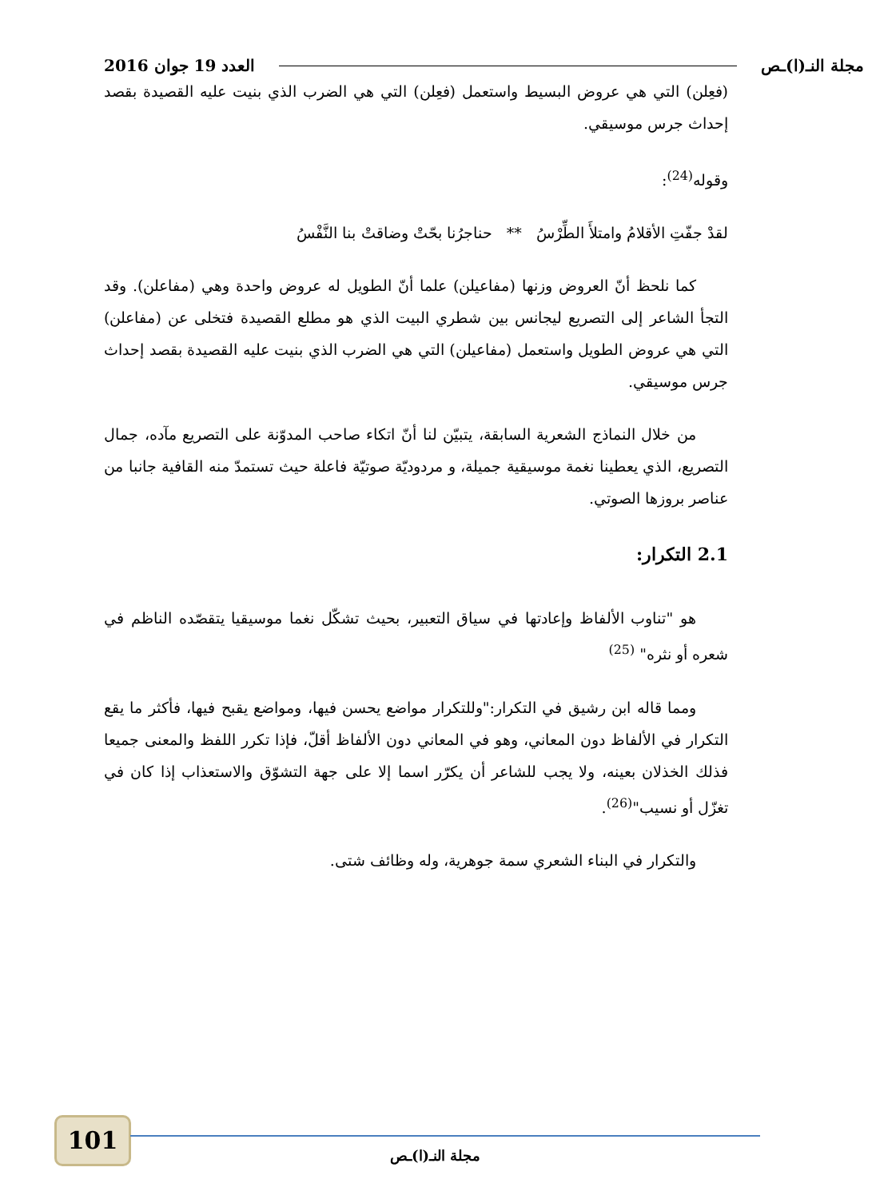مجلة النـ(ا)ـص العدد 19 جوان 2016
(فعِلن) التي هي عروض البسيط واستعمل (فعِلن) التي هي الضرب الذي بنيت عليه القصيدة بقصد إحداث جرس موسيقي.
وقوله<sup>(24)</sup>:
لقدْ جفّتِ الأقلامُ وامتلأَ الطِّرْسُ ** حناجرُنا بحّتْ وضاقتْ بنا النَّفْسُ
كما نلحظ أنّ العروض وزنها (مفاعيلن) علما أنّ الطويل له عروض واحدة وهي (مفاعلن). وقد التجأ الشاعر إلى التصريع ليجانس بين شطري البيت الذي هو مطلع القصيدة فتخلى عن (مفاعلن) التي هي عروض الطويل واستعمل (مفاعيلن) التي هي الضرب الذي بنيت عليه القصيدة بقصد إحداث جرس موسيقي.
من خلال النماذج الشعرية السابقة، يتبيّن لنا أنّ اتكاء صاحب المدوّنة على التصريع مآده، جمال التصريع، الذي يعطينا نغمة موسيقية جميلة، و مردوديّة صوتيّة فاعلة حيث تستمدّ منه القافية جانبا من عناصر بروزها الصوتي.
2.1 التكرار:
هو "تناوب الألفاظ وإعادتها في سياق التعبير، بحيث تشكّل نغما موسيقيا يتقصّده الناظم في شعره أو نثره" <sup>(25)</sup>
ومما قاله ابن رشيق في التكرار:"وللتكرار مواضع يحسن فيها، ومواضع يقبح فيها، فأكثر ما يقع التكرار في الألفاظ دون المعاني، وهو في المعاني دون الألفاظ أقلّ، فإذا تكرر اللفظ والمعنى جميعا فذلك الخذلان بعينه، ولا يجب للشاعر أن يكرّر اسما إلا على جهة التشوّق والاستعذاب إذا كان في تغزّل أو نسيب"<sup>(26)</sup>.
والتكرار في البناء الشعري سمة جوهرية، وله وظائف شتى.
101
مجلة النـ(ا)ـص